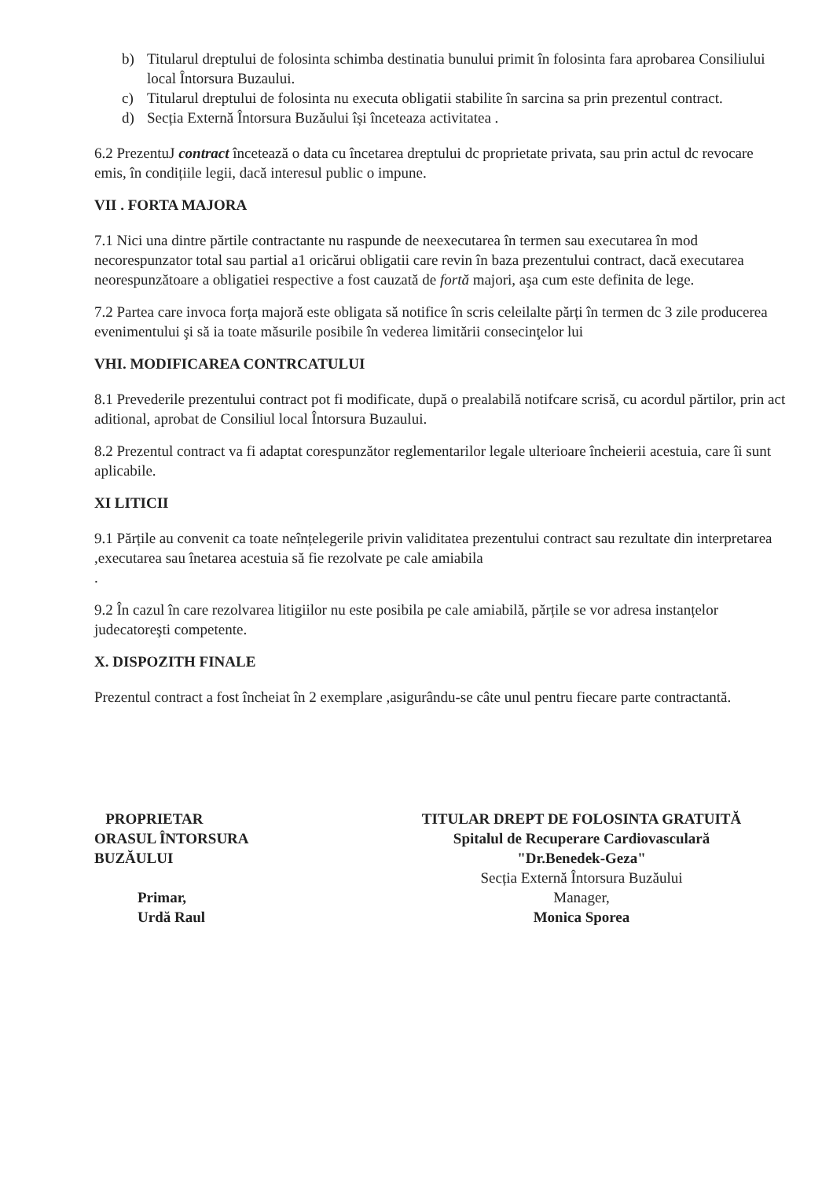b) Titularul dreptului de folosinta schimba destinatia bunului primit în folosinta fara aprobarea Consiliului local Întorsura Buzaului.
c) Titularul dreptului de folosinta nu executa obligatii stabilite în sarcina sa prin prezentul contract.
d) Secția Externă Întorsura Buzăului își înceteaza activitatea .
6.2 PrezentuJ contract încetează o data cu încetarea dreptului dc proprietate privata, sau prin actul dc revocare emis, în condițiile legii, dacă interesul public o impune.
VII . FORTA MAJORA
7.1 Nici una dintre părtile contractante nu raspunde de neexecutarea în termen sau executarea în mod necorespunzator total sau partial a1 oricărui obligatii care revin în baza prezentului contract, dacă executarea neorespunzătoare a obligatiei respective a fost cauzată de fortă majori, aşa cum este definita de lege.
7.2 Partea care invoca forța majoră este obligata să notifice în scris celeilalte părți în termen dc 3 zile producerea evenimentului şi să ia toate măsurile posibile în vederea limitării consecinţelor lui
VHI. MODIFICAREA CONTRCATULUI
8.1 Prevederile prezentului contract pot fi modificate, după o prealabilă notifcare scrisă, cu acordul părtilor, prin act aditional, aprobat de Consiliul local Întorsura Buzaului.
8.2 Prezentul contract va fi adaptat corespunzător reglementarilor legale ulterioare încheierii acestuia, care îi sunt aplicabile.
XI LITICII
9.1 Părțile au convenit ca toate neînțelegerile privin validitatea prezentului contract sau rezultate din interpretarea ,executarea sau înetarea acestuia să fie rezolvate pe cale amiabila
.
9.2 În cazul în care rezolvarea litigiilor nu este posibila pe cale amiabilă, părțile se vor adresa instanțelor judecatoreşti competente.
X. DISPOZITH FINALE
Prezentul contract a fost încheiat în 2 exemplare ,asigurându-se câte unul pentru fiecare parte contractantă.
PROPRIETAR
ORASUL ÎNTORSURA
BUZĂULUI
Primar,
Urdă Raul
TITULAR DREPT DE FOLOSINTA GRATUITĂ
Spitalul de Recuperare Cardiovasculară
"Dr.Benedek-Geza"
Secția Externă Întorsura Buzăului
Manager,
Monica Sporea